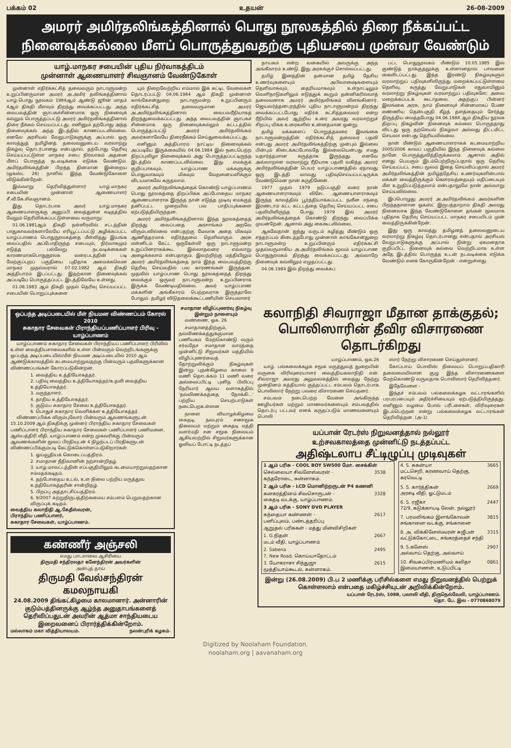பக்கம் 02 உதயன் 26-08-2009
அமரர் அமிர்தலிங்கத்தினால் பொது நூலகத்தில் திரை நீக்கப்பட்ட
நினைவுக்கல்லை மீளப் பொருத்துவதற்கு புதியசபை முன்வர வேண்டும்
யாழ்.மாநகர சபையின் புதிய நிர்வாகத்திடம்
முன்னாள் ஆணையாளர் சிவஞானம் வேண்டுகோள்
முன்னாள் எதிர்க்கட்சித் தலைவரும் நாடாளுமன்ற உறுப்பினருமான அமரர் அ.அமிர் தலிங்கத்தினால் யாழ்.பொது நூலகம் 1984ஆம் ஆண்டு ஜூன் மாதம் 4ஆம் திகதி மீளவும் திறந்து வைக்கப்பட்டது. அந்த வைபவத்தின் ஞாபகச்சின்னமாக ஒரு நினைவுக் கல்லும் பொருத்தப்பட்டு அமரர் அமிர்தலிங்கத்தினால் திரை நீக்கம் செய்யப்பட்டது. எனினும் தற்போது அந்த நினைவுக்கல் அந்த இடத்தில் காணப்படவில்லை. எனவே அரசியல் வேறுபாடுகளுக்கு அப்பால் ஒரு காலத்துத் தமிழினத் தலைவனுடைய வரலாற்று நிகழ்வு தொடர்பானது என்பதால், தற்போது தெரிவு செய்யப்பட்டுள்ள மாநகர சபை நிர்வாகம் அதனை மீளப் பொருத்த நடவடிக்கை எடுக்க வேண்டும். அமிர்தலிங்கத்தின் பிறந்த தினமான இன்றைய (ஒகஸ்ட் 26) நாளில் இந்த வேண்டுகோளை விடுக்கின்றேன்.
இவ்வாறு தெரிவித்துள்ளார் யாழ்.மாநகர சபையின் முன்னாள் ஆணையாளர் சீ.வீ.கே.சிவஞானம்.
இது தொடர்பாக அவர் யாழ்.மாநகர ஆணையாளருக்கு அனுப்பி வைத்துள்ள கடிதத்தில் மேலும் தெரிவிக்கப்பட்டுள்ளவை வருமாறு:
01.06.1981ஆம் திகதி நள்ளிரவில் சட்டத்தின் பாதுகாவலர்களாலேயே எரியூட்டப்பட்டு அழிக்கப்பட்ட யாழ்ப்பாணம் பொதுநூலகத்தை மீள்வித்து இயங்க வைப்பதில் அப்போதிருந்த சபையும், நிர்வாகமும் எடுத்த பல்வேறு நடவடிக்கைகள் காரணமாகபொதுநூலக வரைபடத்தின் படி மேற்குப்புறப் பகுதியை புதிதாக அமைக்கவென மாநகர முதல்வரால் 07.02.1982 ஆம் திகதி அத்திபாரம் இடப்பட்டது. இதற்கான நினைவுக்கல் அப்படியே பொருத்தப்பட்ட இடத்திலேயே உள்ளது.
01.06.1983 ஆம் திகதி முதல் தெரிவு செய்யப்பட்ட சபையின் பொறுப்புக்களை
யும் நிறைவேற்றிய எம்மால் இக் கட்டிட வேலைகள் தொடரப்பட்டு 04.06.1984 ஆம் திகதி முன்னாள் காங்கேசன்துறை நாடாளுமன்ற உறுப்பினரும் எதிர்க்கட்சித் தலைவருமான அமரர் அ.அமிர்தலிங்கத்தினால் வைபவரீதியாகத் திறந்துவைக்கப்பட்டது. அந்த வைபவத்தின் ஞாபகச் சின்னமாக ஒரு நினைவுக்கல்லும் கட்டடத்தில் பொருத்தப்பட்டு அமரர் அமிர்தலிங்கம் அவர்களாலேயே திரைநீக்கம் செய்துவைக்கப்பட்டது.
எனினும் அத்திபாரம் நாட்டிய நினைவுக்கல் அப்படியே இருக்கையில் 04.06.1984 இல் நடைபெற்ற திறப்புவிழா நினைவுக்கல் அது பொருத்தப்பட்டிருந்த இடத்தில் காணப்படவில்லை. இது எமக்குக் குறிப்பாகவும், யாழ்ப்பாண மக்களுக்கு பொதுவாகவும் மிகவும் வேதனையளிக்கும் விடயமாகவே கருதலாம்.
அமரர் அமிர்தலிங்கத்தைக் கொண்டு யாழ்ப்பாணம் பொது நூலகத்தை திறப்பிக்க அப்போதைய மாநகர ஆணையாளராக இருந்த நான் எடுத்த முடிவு எமக்குத் தனிப்பட்ட முறையில் பல பாதிப்புக்களை ஏற்படுத்தியிருந்தன.
அமரர் அமிர்தலிங்கத்தினால் இந்த நூலகத்தைத் திறந்து வைப்பதை அரசாங்கம் அறவே விரும்பவில்லை என்பதற்கு மேலாக அதை மிகவும் ஆணித்தரமாக எதிர்த்தமை தெளிவாகும். அரசு என்னிடம் கேட்ட ஒருகேள்வி ஒரு நாடாளுமன்ற உறுப்பினராகக்கூட இல்லாதவரை எவ்வாறு அழைக்கலாம் என்பதாகும். இவற்றிற்கு மத்தியிலும் அமரர் அமிர்தலிங்கத்தை நாம் இந்த வைபவத்திற்கு தெரிவு செய்வதில் பல காரணங்கள் இருந்தன. முதலில் யாழ்ப்பாண பொது நூலகத்தைத் திறந்து வைக்கும் ஒருவர் நாடாளுமன்ற உறுப்பினராக இருக்க வேண்டியதில்லை. அவர் யாழ்ப்பாண மக்களின் அங்கீகாரம் பெற்றவராக இருந்தாலே போதும். தமிழர் விடுதலைக்கூட்டணியின் செயலாளர்
நாயகம் என்ற வகையில் அவருக்கு அந்த அங்கீகாரம் உண்டு. இது அரசுக்குச் சொல்லப்பட்டது.
தமிழ் இனத்தின் தன்மான தமிழ் தேசிய உணர்வுகளையும் அபிலாஷைகளையும் தெளிவாகவும், தைரியமாகவும் உள்நாட்டிலும் வெளிநாடுகளிலும் எடுத்துக் கூறும் தன்னிகரில்லாத் தலைவனாக அமரர் அமிர்தலிங்கம் விளங்கினார். ஜெயவர்த்தனபுரத்தில் புதிய நாடாளுமன்றம் திறந்து வைக்கப்பட்டபோது எதிர்க் கட்சித்தலைவர் என்ற ரீதியில் அவர் ஆற்றிய உரை அவரது வரலாற்றுச் சிறப்பு மிக்க உரைகளில் உன்னதமான ஒன்று.
தமிழ் மக்களைப் பொறுத்தவரை இலங்கை நாடாளுமன்றத்தின் எதிர்க்கட்சித் தலைவர் பதவி என்பது அமரர் அமிர்தலிங்கத்திற்கு முன்பும் இல்லை பின்பும் கிடைக்கப்போவதே இல்லையென்பது எமது யதார்த்தமான கருத்தாக இருந்தது. எனவே அவ்வாறான வரலாற்று ரீதியாக பதவி வகித்த அமரர் அமிர்தலிங்கத்தின் பெயர் யாழ்ப்பாணத்தில் ஏதாவது ஒரு இடத்தி லாவது பதிவுசெய்யப்பட்டிருக்க வேண்டுமென நான் கருதினேன்.
1977 முதல் 1979 நடுப்பகுதி வரை நான் ஆணையாளராகவும் விசேட ஆணையாளராகவும் இருந்த காலத்தில் பூர்த்தியாக்கப்பட்ட நவீன சந்தை இரண்டாம் கட்ட கட்டடத்தை தெரிவு செய்யப்பட்ட சபை பதவியிலிருந்த போது 1979 இல் அமரர் அமிர்தலிங்கத்தைக் கொண்டு திறந்து வைப்பிக்க முயன்றேன். ஆனால் அது கைகூடவில்லை.
ஆகவேதான் ஐந்து வருடம் கழித்து மீண்டும் ஒரு சந்தர்ப்பம் கிடைத்தபோது முன்னாள் காங்கேசன்துறை நாடாளுமன்ற உறுப்பினரும் எதிர்க்கட்சி முதல்வருமாகிய அ.அமிர்தலிங்கம் மூலம் யாழ்ப்பாண பொதுநூலகம் திறந்து வைக்கப்பட்டது. அவ்வாறே நினைவுக் கல்லிலும் எழுதப்பட்டது.
04.06.1984 இல் திறந்து வைக்கப்
பட்ட பொதுநூலகம் மீண்டும் 10.05.1985 இல் குண்டுத் தாக்குதலுக்கு உள்ளானதால் பாவனை கைவிடப்பட்டது. இந்த இரண்டு நிகழ்வுகளும் வரலாற்றுப் பதிவுகளிலிருந்து மறைக்கப்பட்டுள்ளமை தெளிவு. கருத்து வேறுபாடுகள் எதுவாயினும் வரலாற்று நிகழ்வுகள் வரலாற்றுப் பதிவுகளே; அவை மறைக்கப்படக் கூடாதவை. அதற்குப் பின்னர் இலங்கை அரசு, நாம் நினைவுச் சின்னமாகப் பேண எண்ணிய தென்பகுதி கீழ்த் தளத்தையும் சேர்த்து திருத்திய மைத்தபோது 04.06.1984 ஆம் திகதிய நூலக திறப்பு நிகழ்வின் நினைவுக் கல்லை பொருத்தாது விட்டது ஒரு தற்செயல் நிகழ்வா அல்லது திட்டமிட்ட செயலா என்பது தெரியவில்லை.
நான் மீண்டும் ஆணையாளராகக் கடமையாற்றிய 2005/2006 காலப் பகுதியில் இந்த நினைவுக் கல்லை நானே பொருத்துவித்திருக்கலாம். ஆனால் அதில் எனது பெயரும் இடம்பெற்றிருப்பதால் ஒரு தெரிவு செய்யப்பட்ட சபை மூலம் இதை செய்விப்பதால் அமரர் அமிர்தலிங்கத்தின் தமிழ்த்தேசிய உணர்வுகளின்பால் மக்கள் வைத்திருக்கும் கௌரவத்தையும் மதிப்பையும் மீள உறுதிப்படுத்தலாம் என்பதாலுமே நான் அவ்வாறு செய்யவில்லை.
இப்பொழுது அமரர் அ.அமிர்தலிங்கம் அவர்களின் பிறந்தநாளான ஒகஸ்ட் இருபத்தாறாம் திகதி அவரது நினைவாக இந்த வேண்டுகோளை தங்கள் மூலமாக புதிதாக தெரிவு செய்யப்பட்ட மாநகர சபையிடம் முன் வைத்திருக்கின்றேன்.
இது ஒரு காலத்து தமிழனத் தலைவனுடைய வரலாற்று நிகழ்வு தொடர்பானது என்பதால் அரசியல் வேறுபாடுகளுக்கு அப்பால் நின்று ஏகமனதாக குறிப்பிட்ட நினைவுக் கல்லை வெற்றிடமாக உள்ள அதே இடத்தில் பொருத்த உடன் நடவடிக்கை எடுக்க வேண்டும் எனக் கோருகின்றேன் - என்றுள்ளது.
ஒப்பந்த அடிப்படையில் மீள் நியமன விண்ணப்பம் கோரல் 2010
சுகாதார சேவைகள் பிராந்தியப்பணிப்பாளர் பிரிவு - யாழ்ப்பாணம்
யாழ்ப்பாணம் சுகாதார சேவைகள் பிராந்தியப் பணிப்பாளர் பிரிவில் உள்ள வைத்தியசாலைகளில் உள்ள பின்வரும் வெற்றிடங்களுக்கு ஒப்பந்த அடிப்படையில்/மீள் நியமன அடிப்படையில் 2010 ஆம் ஆண்டுக்காலத்தில் கடமையாற்றுவதற்கு பின்வரும் பதவிகளுக்கான விண்ணப்பங்கள் கோரப்படுகின்றன.
1. வைத்திய உத்தியோகத்தர்.
2. பதிவு வைத்திய உத்தியோகத்தர்/உதவி வைத்திய உத்தியோகத்தர்.
3. மருந்தாளர்.
4. தாதிய உத்தியோகத்தர்.
5. குடும்ப சுகாதார சேவை உத்தியோகத்தர்.
6. பொதுச் சுகாதார வெளிக்கள உத்தியோகத்தர்.
விண்ணப்பிக்க விரும்புவோர் பின்வரும் ஆவணங்களுடன் 15.10.2009 ஆம் திகதிக்கு முன்னர் பிராந்திய சுகாதார சேவைகள் பணிப்பாளர் பிராந்திய சுகாதார சேவைகள் பணிப்பாளர் பணிமனை, ஆஸ்பத்திரி வீதி, யாழ்ப்பாணம் என்ற முகவரிக்கு பின்வரும் ஆவணங்களின் மூலப் பிரதியுடன் 4 நிழற்படப் பிரதிகளுடன் விண்ணப்பிக்கும்படி கேட்டுக்கொள்ளப்படுகிறார்கள்.
1. ஓய்வூதியக் கொடைப்பத்திரம்.
2. சமாதான நீதிவானின் நற்சான்றிதழ்.
3. யாழ்.மாவட்டத்தின் எப்பகுதியிலும் கடமையாற்றுவதற்கான சம்மதக்கடிதம்.
4. தற்போதைய உடல், உள நிலை பற்றிய மருத்துவ உத்தியோகத்தரின் சான்றிதழ்.
5. பிறப்பு அத்தாட்சிப்பத்திரம்.
6. 9/2007 சுற்றுநிருபத்திற்கமைய சம்பளம் பெறுவதற்கான விருப்புக் கடிதம்.
வைத்திய கலாநிதி ஆ.கேதீஸ்வரன்,
பிராந்திய பணிப்பாளர்,
சுகாதார சேவைகள், யாழ்ப்பாணம்.
கண்ணீர் அஞ்சலி
எமது பாடசாலை ஆசிரியை
திருமதி சந்திரலதா கனேந்திரன் அவர்களின்
அன்புத் தாய்
திருமதி வேல்சந்திரன் கமலநாயகி
24.08.2009 திங்கட்கிழமை காலமானார். அன்னாரின் குடும்பத்தினருக்கு ஆழ்ந்த அனுதாபங்களைத் தெரிவிப்பதுடன் அவரின் ஆத்மா சாந்தியடைய இறைவனைப் பிரார்த்திக்கின்றோம்.
மல்லாகம் மகா வித்தியாலயம். நலன்புரிக் கழகம்.
சமாதான விழிப்புணர்வு நிகழ்வு
இன்றும் நாளையும்
வண்ணை, ஒக. 26
சமாதானத்திற்கும், நல்லிணக்கத்துக்குமான பணியகம் மேற்கொண்டு வரும் சர்வதேச சமாதான வாரத்தை முன்னிட்டு சிறுவர்கள் மத்தியில் விழிப்புணர்வைத் தோற்றுவிக்கும் நிகழ்வுகள் இன்று புதன்கிழமை காலை 9 மணி தொடக்கம் 11 மணி வரை அல்லைப்பிட்டி புனித பிலிப்பு நேரியார் ஆலய வளாகத்தில் 'நல்லிணக்கத்தை நோக்கி...' பற்றிய செயற்பாடுகள் நடைபெறஉள்ளன.
நாளை வியாழக்கிழமை கைதடி, நவபுரம் சனசமூக நிலையம் மற்றும் கைதடி மத்தி வளர்மதி சன சமூக நிலையம் ஆகியவற்றில் சிறுவர்களுக்கான ஓவியப் போட்டி நடத்தப்
கலாநிதி சிவராஜா மீதான தாக்குதல்;
பொலிஸாரின் தீவிர விசாரணை தொடர்கிறது
யாழ்ப்பாணம், ஒக.26
யாழ். பல்கலைக்கழக சமூக மருத்துவத் துறையின் வருகை விரிவுரையாளர் வைத்தியகலாநிதி என். சிவராஜா அவரது அலுவலகத்தில் வைத்து நேற்று முன்தினம் கத்தியால் குத்தப்பட்ட சம்பவம் தொடர்பாக பொலிஸார் நேற்று பலரை விசாரணை செய்தனர்.
சம்பவம் நடைபெற்ற வேளை அங்கிருந்த ஊழியர்கள் மற்றும் மாணவர்களையும் சம்பவத்தில் தொடர்பு பட்டவர் எனக் கருதப்படும் மாணவனையும் பொலி
ஸார் நேற்று விசாரணை செய்துள்ளனர்.
கோப்பாய் பொலிஸ் நிலையப் பொறுப்பதிகாரி தலைமையிலான குழு இந்த விசாரணைகளை மேற்கொண்டு வருவதாக பொலிஸார் தெரிவித்தனர்.
இதேவேளை -
இந்தச் சம்பவம் பல்கலைக்கழக வட்டாரங்களில் பரபரப்பையும் அதிர்ச்சியையும் ஏற்படுத்தியிருந்தது. எனினும் வழமை போல் பரீட்சைகள், விரிவுரைகள் இடம்பெற்றன என்று பல்கலைக்கழக வட்டாரங்கள் தெரிவித்தன. (அ-1)
யப்பான் ரேடர்ஸ் நிறுவனத்தால் நல்லூர்
உற்சவகாலத்தை முன்னிட்டு நடத்தப்பட்ட
அதிஷ்டலாப சீட்டிழுப்பு முடிவுகள்
| 1 ஆம் பரிசு - COOL BOY SW500 மோ. சைக்கிள் | |
| செல்லையா சிவனேஸ்வரன் - கந்தரோடை, சுன்னாகம். | 3538 |
| 2 ஆம் பரிசு - LCD மொனிற்றருடன் P4 கணனி | |
| கனகரத்தினம் சிவசொரூபன் - கைதடி வடக்கு, யாழ்ப்பாணம். | 3328 |
| 3 ஆம் பரிசு - SONY DVD PLAYER | |
| கந்தையா கண்ணன் - பனிப்புலம், பண்டத்தரிப்பு | 2617 |
| ஆறுதல் பரிசுகள் - மத்து மின்விசிறிகள் | |
| 1. G.நிதன் மடம் வீதி, யாழ்ப்பாணம் | 2667 |
| 2. Sabena 7, New Road, கொய்யாதோட்டம் | 2495 |
| 3. யோகராசா சிந்துஜா மூத்தியாம்கூடல், சுன்னாகம். | 2615 |
| 4. S. சுகன்யா மட்டசெறி, கரணவாய் தெற்கு, கரவெட்டி | 3665 |
| 5. S. கார்த்திகன் அரசடி வீதி, ஓட்டுமடம் | 2669 |
| 6. S. ரஜீகா 72/9, கடுக்காயடி லேன், நல்லூர் | 2447 |
| 7. பரமலிங்கம் இளங்கோவன் சங்கானை வடக்கு, சங்கானை | 3815 |
| 8. அ. விக்கினேஸ்வரன் சுஜீபன் வட்டுக்கோட்டை, சங்கரத்தைச் சந்தி | 3315 |
| 9. S.கனேஸ் அல்வாய் தெற்கு, அல்வாய் | 2907 |
| 10. சிவசுப்பிரமணியம் கவிதா இமையாணன், உடுப்பிட்டி | 0861 |
இன்று (26.08.2009) பி.ப 2 மணிக்கு பரிசில்களை எமது நிறுவனத்தில் பெற்றுக் கொள்ளலாம் என்பதை மகிழ்ச்சியுடன் அறிவிக்கின்றோம்.
யப்பான் ரேடர்ஸ், 108B, பலாலி வீதி, திருநெல்வேலி, யாழ்ப்பாணம்.
தொ. பே. இல - 0770868079
Digitized by Noolaham Foundation.
noolaham.org | aavanaham.org